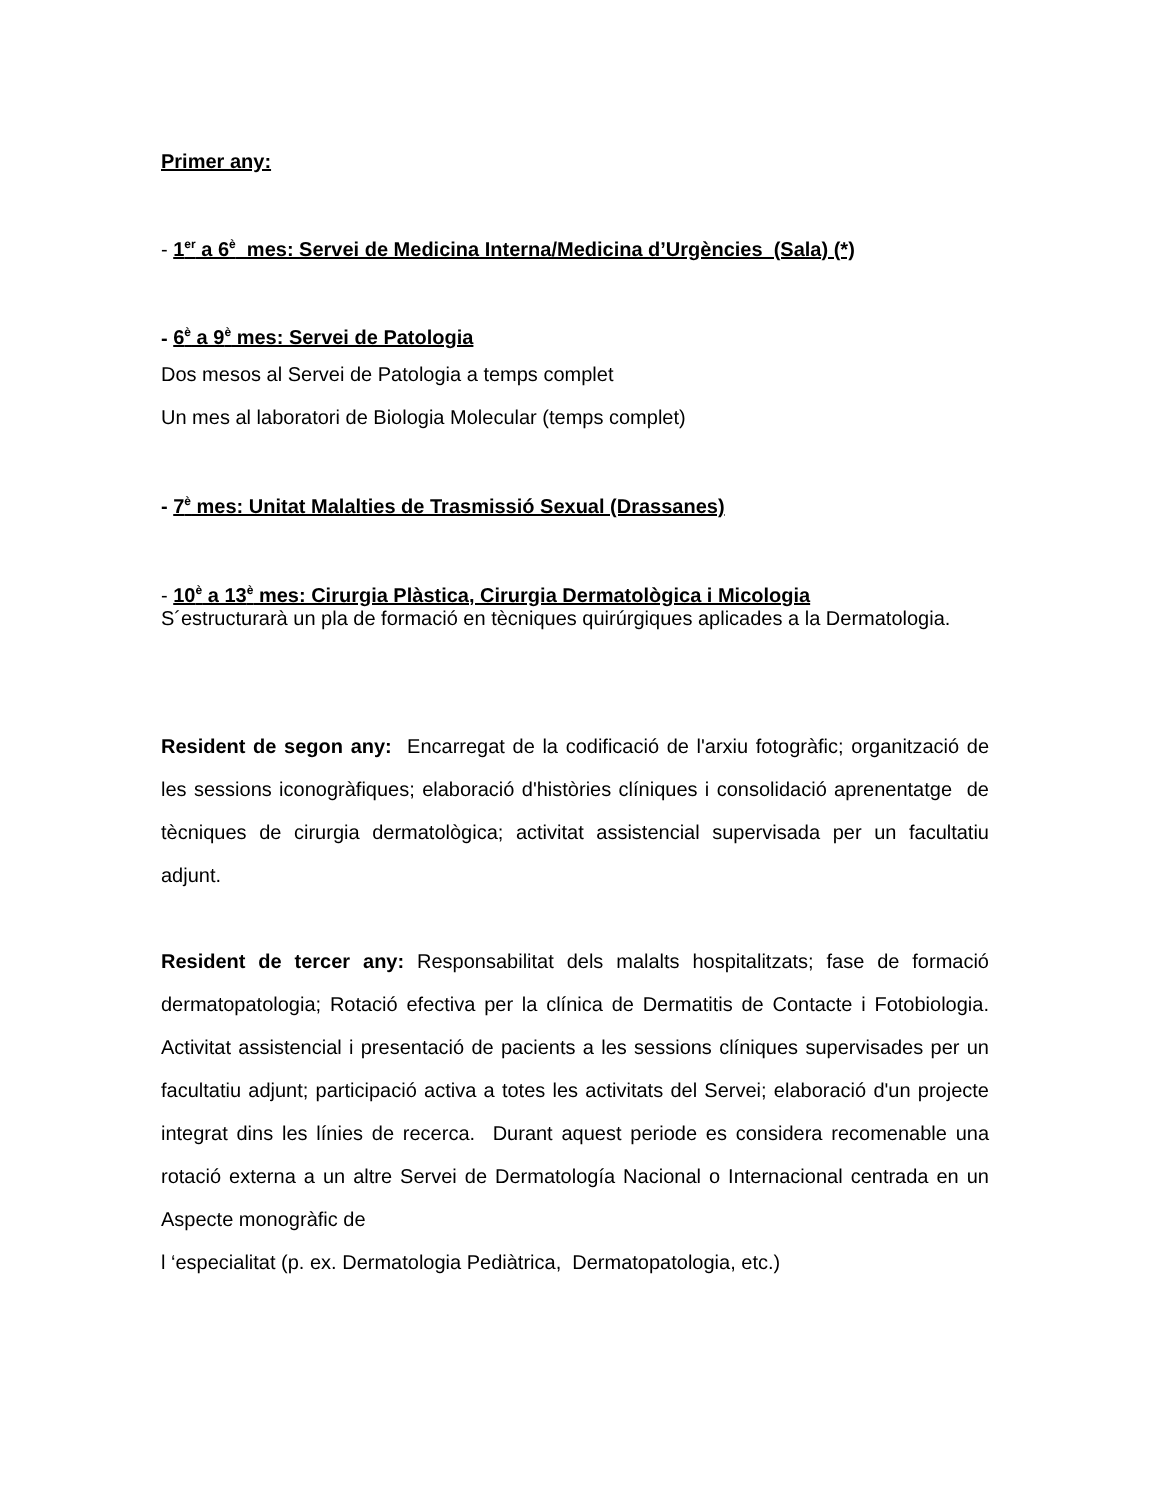Primer any:
- 1<sup>er</sup> a 6<sup>è</sup> mes: Servei de Medicina Interna/Medicina d’Urgències (Sala) (*)
- 6<sup>è</sup> a 9<sup>è</sup> mes: Servei de Patologia
Dos mesos al Servei de Patologia a temps complet
Un mes al laboratori de Biologia Molecular (temps complet)
- 7<sup>è</sup> mes: Unitat Malalties de Trasmissió Sexual (Drassanes)
- 10<sup>è</sup> a 13<sup>è</sup> mes: Cirurgia Plàstica, Cirurgia Dermatològica i Micologia
S´estructurarà un pla de formació en tècniques quirúrgiques aplicades a la Dermatologia.
Resident de segon any: Encarregat de la codificació de l'arxiu fotogràfic; organització de les sessions iconogràfiques; elaboració d'històries clíniques i consolidació aprenentatge de tècniques de cirurgia dermatològica; activitat assistencial supervisada per un facultatiu adjunt.
Resident de tercer any: Responsabilitat dels malalts hospitalitzats; fase de formació dermatopatologia; Rotació efectiva per la clínica de Dermatitis de Contacte i Fotobiologia. Activitat assistencial i presentació de pacients a les sessions clíniques supervisades per un facultatiu adjunt; participació activa a totes les activitats del Servei; elaboració d'un projecte integrat dins les línies de recerca. Durant aquest periode es considera recomenable una rotació externa a un altre Servei de Dermatología Nacional o Internacional centrada en un Aspecte monogràfic de
l ‘especialitat (p. ex. Dermatologia Pediàtrica, Dermatopatologia, etc.)